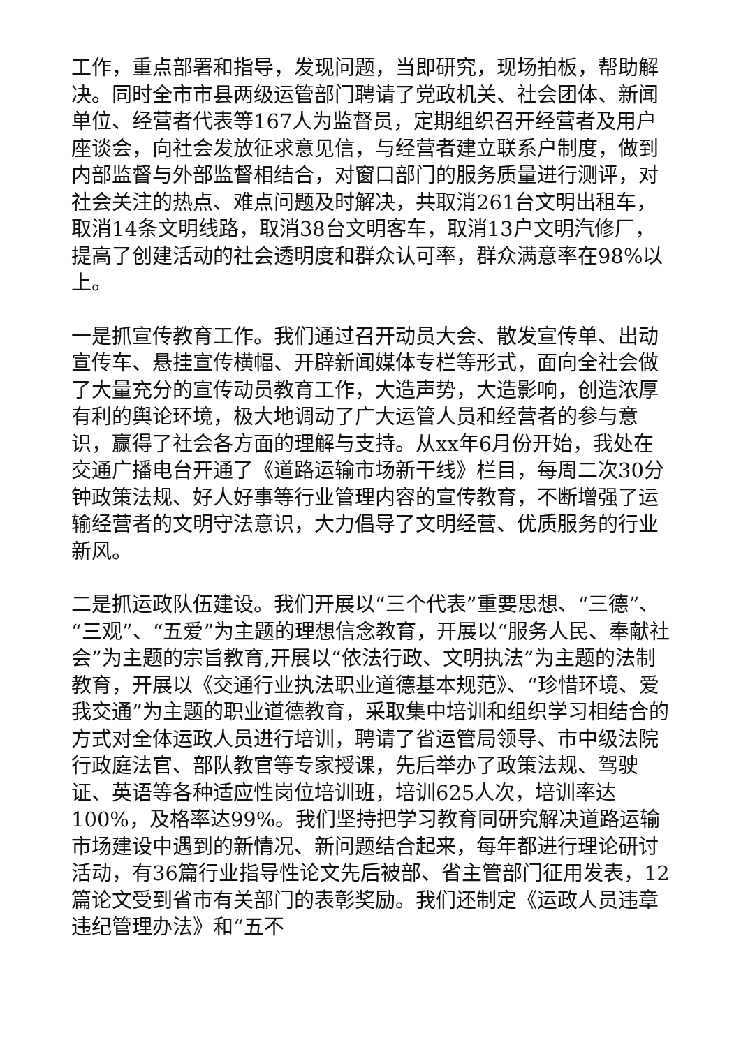工作，重点部署和指导，发现问题，当即研究，现场拍板，帮助解决。同时全市市县两级运管部门聘请了党政机关、社会团体、新闻单位、经营者代表等167人为监督员，定期组织召开经营者及用户座谈会，向社会发放征求意见信，与经营者建立联系户制度，做到内部监督与外部监督相结合，对窗口部门的服务质量进行测评，对社会关注的热点、难点问题及时解决，共取消261台文明出租车，取消14条文明线路，取消38台文明客车，取消13户文明汽修厂，提高了创建活动的社会透明度和群众认可率，群众满意率在98%以上。
一是抓宣传教育工作。我们通过召开动员大会、散发宣传单、出动宣传车、悬挂宣传横幅、开辟新闻媒体专栏等形式，面向全社会做了大量充分的宣传动员教育工作，大造声势，大造影响，创造浓厚有利的舆论环境，极大地调动了广大运管人员和经营者的参与意识，赢得了社会各方面的理解与支持。从xx年6月份开始，我处在交通广播电台开通了《道路运输市场新干线》栏目，每周二次30分钟政策法规、好人好事等行业管理内容的宣传教育，不断增强了运输经营者的文明守法意识，大力倡导了文明经营、优质服务的行业新风。
二是抓运政队伍建设。我们开展以“三个代表”重要思想、“三德”、“三观”、“五爱”为主题的理想信念教育，开展以“服务人民、奉献社会”为主题的宗旨教育,开展以“依法行政、文明执法”为主题的法制教育，开展以《交通行业执法职业道德基本规范》、“珍惜环境、爱我交通”为主题的职业道德教育，采取集中培训和组织学习相结合的方式对全体运政人员进行培训，聘请了省运管局领导、市中级法院行政庭法官、部队教官等专家授课，先后举办了政策法规、驾驶证、英语等各种适应性岗位培训班，培训625人次，培训率达100%，及格率达99%。我们坚持把学习教育同研究解决道路运输市场建设中遇到的新情况、新问题结合起来，每年都进行理论研讨活动，有36篇行业指导性论文先后被部、省主管部门征用发表，12篇论文受到省市有关部门的表彰奖励。我们还制定《运政人员违章违纪管理办法》和“五不